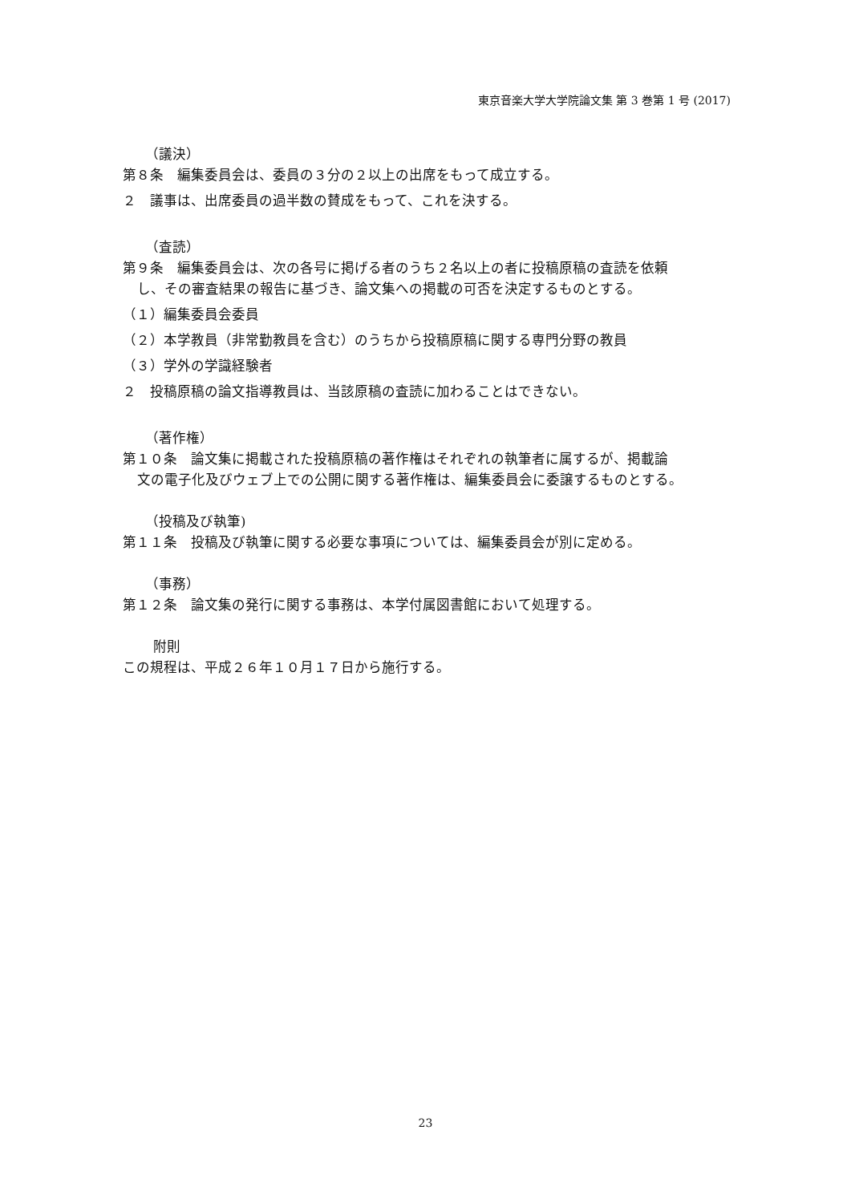東京音楽大学大学院論文集 第 3 巻第 1 号 (2017)
（議決）
第８条　編集委員会は、委員の３分の２以上の出席をもって成立する。
２　議事は、出席委員の過半数の賛成をもって、これを決する。
（査読）
第９条　編集委員会は、次の各号に掲げる者のうち２名以上の者に投稿原稿の査読を依頼
し、その審査結果の報告に基づき、論文集への掲載の可否を決定するものとする。
（１）編集委員会委員
（２）本学教員（非常勤教員を含む）のうちから投稿原稿に関する専門分野の教員
（３）学外の学識経験者
２　投稿原稿の論文指導教員は、当該原稿の査読に加わることはできない。
（著作権）
第１０条　論文集に掲載された投稿原稿の著作権はそれぞれの執筆者に属するが、掲載論
文の電子化及びウェブ上での公開に関する著作権は、編集委員会に委譲するものとする。
（投稿及び執筆)
第１１条　投稿及び執筆に関する必要な事項については、編集委員会が別に定める。
（事務）
第１２条　論文集の発行に関する事務は、本学付属図書館において処理する。
附則
この規程は、平成２６年１０月１７日から施行する。
23